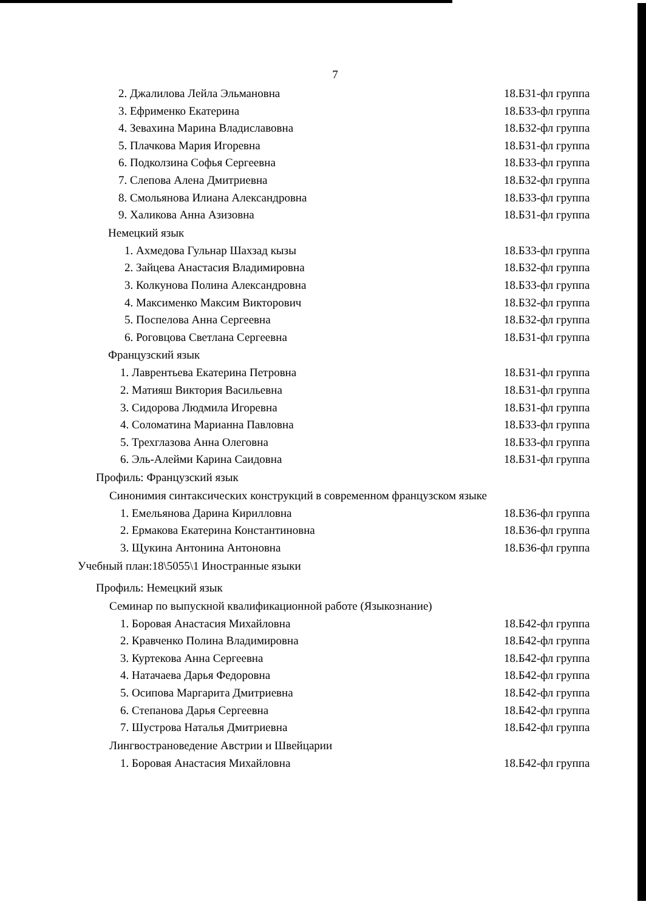7
2. Джалилова Лейла Эльмановна 18.Б31-фл группа
3. Ефрименко Екатерина 18.Б33-фл группа
4. Зевахина Марина Владиславовна 18.Б32-фл группа
5. Плачкова Мария Игоревна 18.Б31-фл группа
6. Подколзина Софья Сергеевна 18.Б33-фл группа
7. Слепова Алена Дмитриевна 18.Б32-фл группа
8. Смольянова Илиана Александровна 18.Б33-фл группа
9. Халикова Анна Азизовна 18.Б31-фл группа
Немецкий язык
1. Ахмедова Гульнар Шахзад кызы 18.Б33-фл группа
2. Зайцева Анастасия Владимировна 18.Б32-фл группа
3. Колкунова Полина Александровна 18.Б33-фл группа
4. Максименко Максим Викторович 18.Б32-фл группа
5. Поспелова Анна Сергеевна 18.Б32-фл группа
6. Роговцова Светлана Сергеевна 18.Б31-фл группа
Французский язык
1. Лаврентьева Екатерина Петровна 18.Б31-фл группа
2. Матияш Виктория Васильевна 18.Б31-фл группа
3. Сидорова Людмила Игоревна 18.Б31-фл группа
4. Соломатина Марианна Павловна 18.Б33-фл группа
5. Трехглазова Анна Олеговна 18.Б33-фл группа
6. Эль-Алейми Карина Саидовна 18.Б31-фл группа
Профиль: Французский язык
Синонимия синтаксических конструкций в современном французском языке
1. Емельянова Дарина Кирилловна 18.Б36-фл группа
2. Ермакова Екатерина Константиновна 18.Б36-фл группа
3. Щукина Антонина Антоновна 18.Б36-фл группа
Учебный план:18\5055\1 Иностранные языки
Профиль: Немецкий язык
Семинар по выпускной квалификационной работе (Языкознание)
1. Боровая Анастасия Михайловна 18.Б42-фл группа
2. Кравченко Полина Владимировна 18.Б42-фл группа
3. Куртекова Анна Сергеевна 18.Б42-фл группа
4. Натачаева Дарья Федоровна 18.Б42-фл группа
5. Осипова Маргарита Дмитриевна 18.Б42-фл группа
6. Степанова Дарья Сергеевна 18.Б42-фл группа
7. Шустрова Наталья Дмитриевна 18.Б42-фл группа
Лингвострановедение Австрии и Швейцарии
1. Боровая Анастасия Михайловна 18.Б42-фл группа